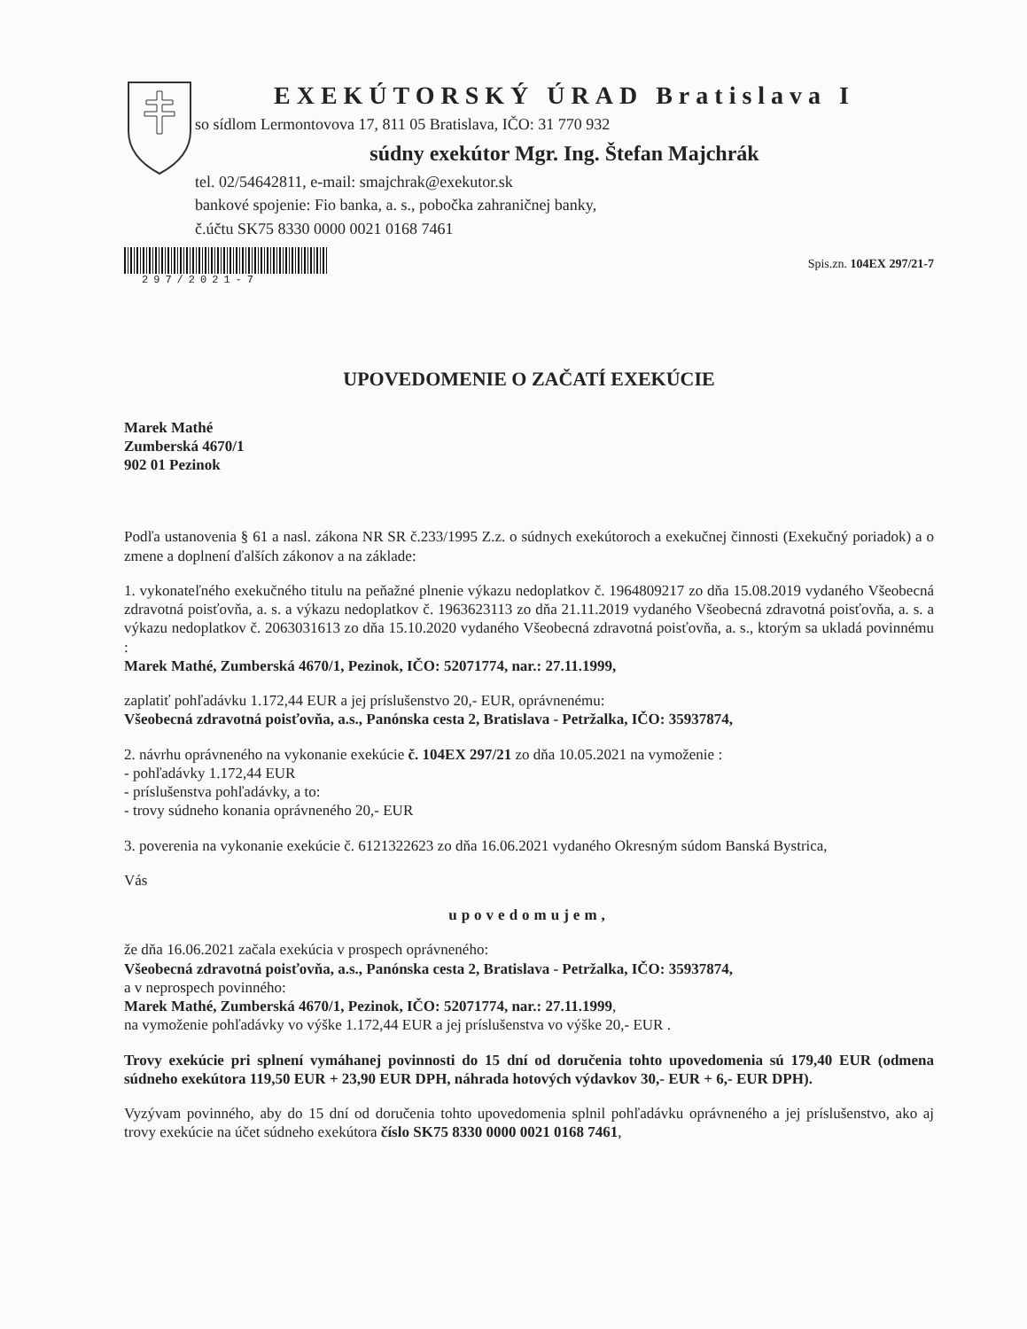EXEKÚTORSKÝ ÚRAD Bratislava I
so sídlom Lermontovova 17, 811 05 Bratislava, IČO: 31 770 932
súdny exekútor Mgr. Ing. Štefan Majchrák
tel. 02/54642811, e-mail: smajchrak@exekutor.sk
bankové spojenie: Fio banka, a. s., pobočka zahraničnej banky,
č.účtu SK75 8330 0000 0021 0168 7461
297/2021-7
Spis.zn. 104EX 297/21-7
UPOVEDOMENIE O ZAČATÍ EXEKÚCIE
Marek Mathé
Zumberská 4670/1
902 01 Pezinok
Podľa ustanovenia § 61 a nasl. zákona NR SR č.233/1995 Z.z. o súdnych exekútoroch a exekučnej činnosti (Exekučný poriadok) a o zmene a doplnení ďalších zákonov a na základe:
1. vykonateľného exekučného titulu na peňažné plnenie výkazu nedoplatkov č. 1964809217 zo dňa 15.08.2019 vydaného Všeobecná zdravotná poisťovňa, a. s. a výkazu nedoplatkov č. 1963623113 zo dňa 21.11.2019 vydaného Všeobecná zdravotná poisťovňa, a. s. a výkazu nedoplatkov č. 2063031613 zo dňa 15.10.2020 vydaného Všeobecná zdravotná poisťovňa, a. s., ktorým sa ukladá povinnému :
Marek Mathé, Zumberská 4670/1, Pezinok, IČO: 52071774, nar.: 27.11.1999,
zaplatiť pohľadávku 1.172,44 EUR a jej príslušenstvo 20,- EUR, oprávnenému:
Všeobecná zdravotná poisťovňa, a.s., Panónska cesta 2, Bratislava - Petržalka, IČO: 35937874,
2. návrhu oprávneného na vykonanie exekúcie č. 104EX 297/21 zo dňa 10.05.2021 na vymoženie :
- pohľadávky 1.172,44 EUR
- príslušenstva pohľadávky, a to:
- trovy súdneho konania oprávneného 20,- EUR
3. poverenia na vykonanie exekúcie č. 6121322623 zo dňa 16.06.2021 vydaného Okresným súdom Banská Bystrica,
Vás
upovedomujem,
že dňa 16.06.2021 začala exekúcia v prospech oprávneného:
Všeobecná zdravotná poisťovňa, a.s., Panónska cesta 2, Bratislava - Petržalka, IČO: 35937874,
a v neprospech povinného:
Marek Mathé, Zumberská 4670/1, Pezinok, IČO: 52071774, nar.: 27.11.1999,
na vymoženie pohľadávky vo výške 1.172,44 EUR a jej príslušenstva vo výške 20,- EUR .
Trovy exekúcie pri splnení vymáhanej povinnosti do 15 dní od doručenia tohto upovedomenia sú 179,40 EUR (odmena súdneho exekútora 119,50 EUR + 23,90 EUR DPH, náhrada hotových výdavkov 30,- EUR + 6,- EUR DPH).
Vyzývam povinného, aby do 15 dní od doručenia tohto upovedomenia splnil pohľadávku oprávneného a jej príslušenstvo, ako aj trovy exekúcie na účet súdneho exekútora číslo SK75 8330 0000 0021 0168 7461,